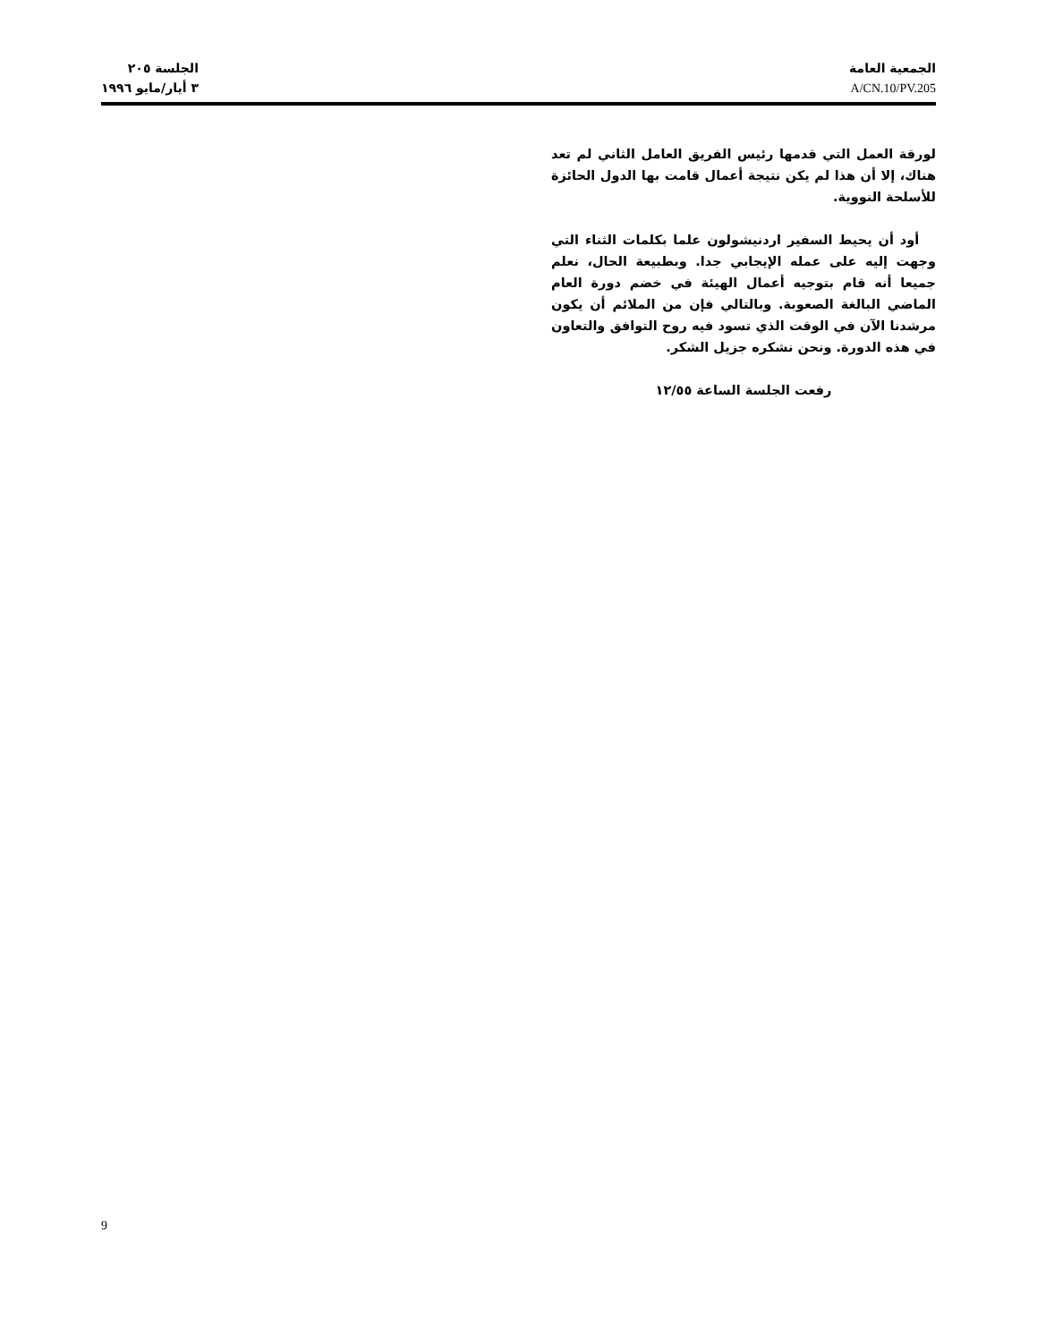الجمعية العامة
A/CN.10/PV.205
الجلسة ٢٠٥
٣ أيار/مايو ١٩٩٦
لورقة العمل التي قدمها رئيس الفريق العامل الثاني لم تعد هناك، إلا أن هذا لم يكن نتيجة أعمال قامت بها الدول الحائزة للأسلحة النووية.
أود أن يحيط السفير اردنيشولون علما بكلمات الثناء التي وجهت إليه على عمله الإيجابي جدا. وبطبيعة الحال، نعلم جميعا أنه قام بتوجيه أعمال الهيئة في خضم دورة العام الماضي البالغة الصعوبة. وبالتالي فإن من الملائم أن يكون مرشدنا الآن في الوقت الذي تسود فيه روح التوافق والتعاون في هذه الدورة. ونحن نشكره جزيل الشكر.
رفعت الجلسة الساعة ١٢/٥٥
9